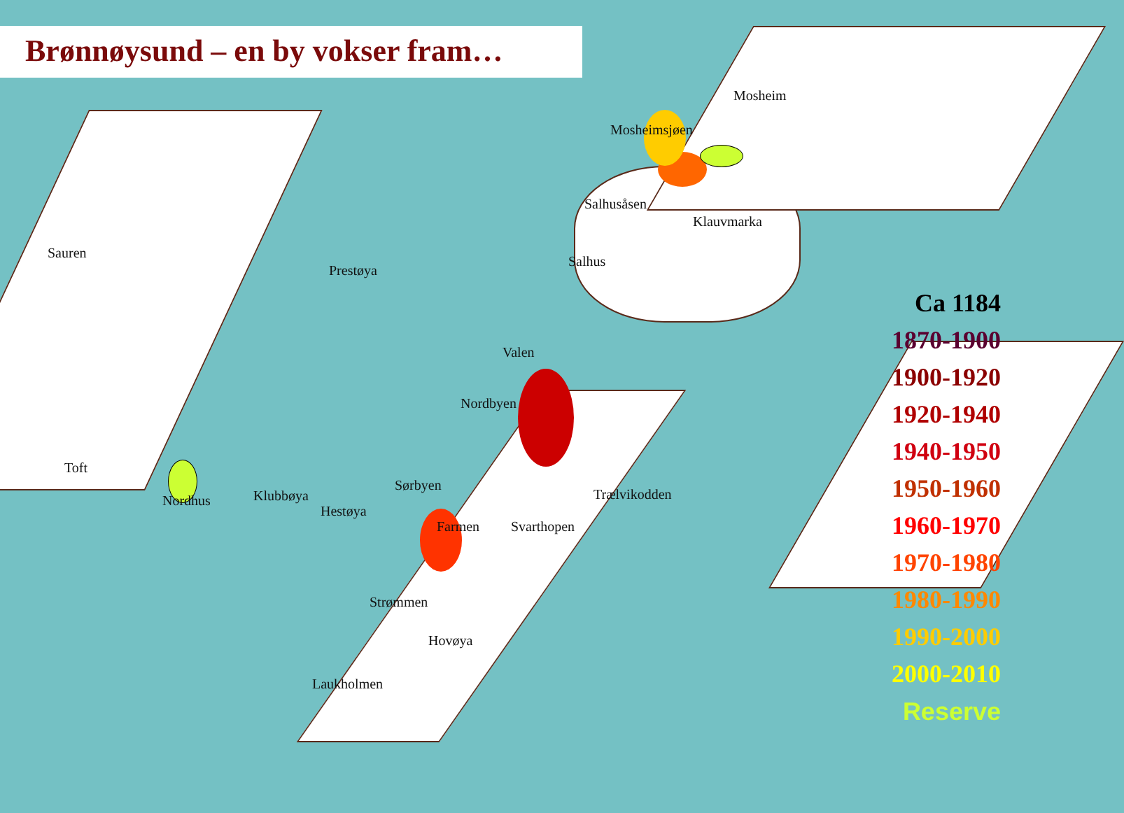Brønnøysund – en by vokser fram…
Mosheim
Mosheimsjøen
Salhusåsen
Klauvmarka
Sauren
Prestøya
Salhus
Valen
Nordbyen
Toft
Sørbyen
Nordhus Klubbøya
Hestøya
Trælvikodden
Farmen Svarthopen
Strømmen
Hovøya
Laukholmen
Ca 1184
1870-1900
1900-1920
1920-1940
1940-1950
1950-1960
1960-1970
1970-1980
1980-1990
1990-2000
2000-2010
Reserve